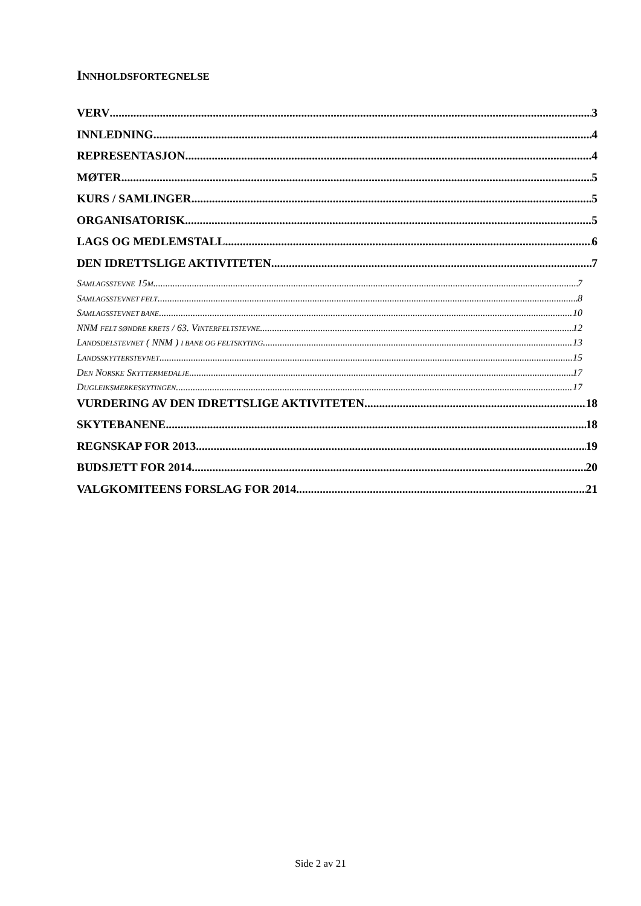INNHOLDSFORTEGNELSE
VERV 3
INNLEDNING 4
REPRESENTASJON 4
MØTER 5
KURS / SAMLINGER 5
ORGANISATORISK 5
LAGS OG MEDLEMSTALL 6
DEN IDRETTSLIGE AKTIVITETEN 7
SAMLAGSSTEVNE 15M 7
SAMLAGSSTEVNET FELT 8
SAMLAGSSTEVNET BANE 10
NNM FELT SØNDRE KRETS / 63. VINTERFELTSTEVNE 12
LANDSDELSTEVNET ( NNM ) I BANE OG FELTSKYTING 13
LANDSSKYTTERSTEVNET 15
DEN NORSKE SKYTTERMEDALJE 17
DUGLEIKSMERKESKYTINGEN 17
VURDERING AV DEN IDRETTSLIGE AKTIVITETEN 18
SKYTEBANENE 18
REGNSKAP FOR 2013 19
BUDSJETT FOR 2014 20
VALGKOMITEENS FORSLAG FOR 2014 21
Side 2 av 21